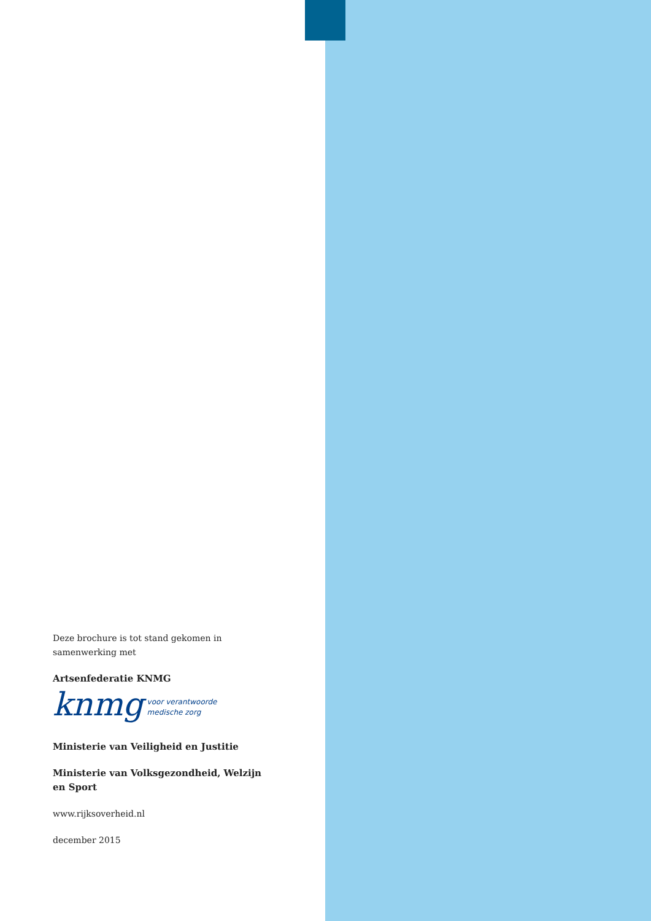Deze brochure is tot stand gekomen in samenwerking met
Artsenfederatie KNMG
knmg voor verantwoorde
medische zorg
Ministerie van Veiligheid en Justitie
Ministerie van Volksgezondheid, Welzijn en Sport
www.rijksoverheid.nl
december 2015